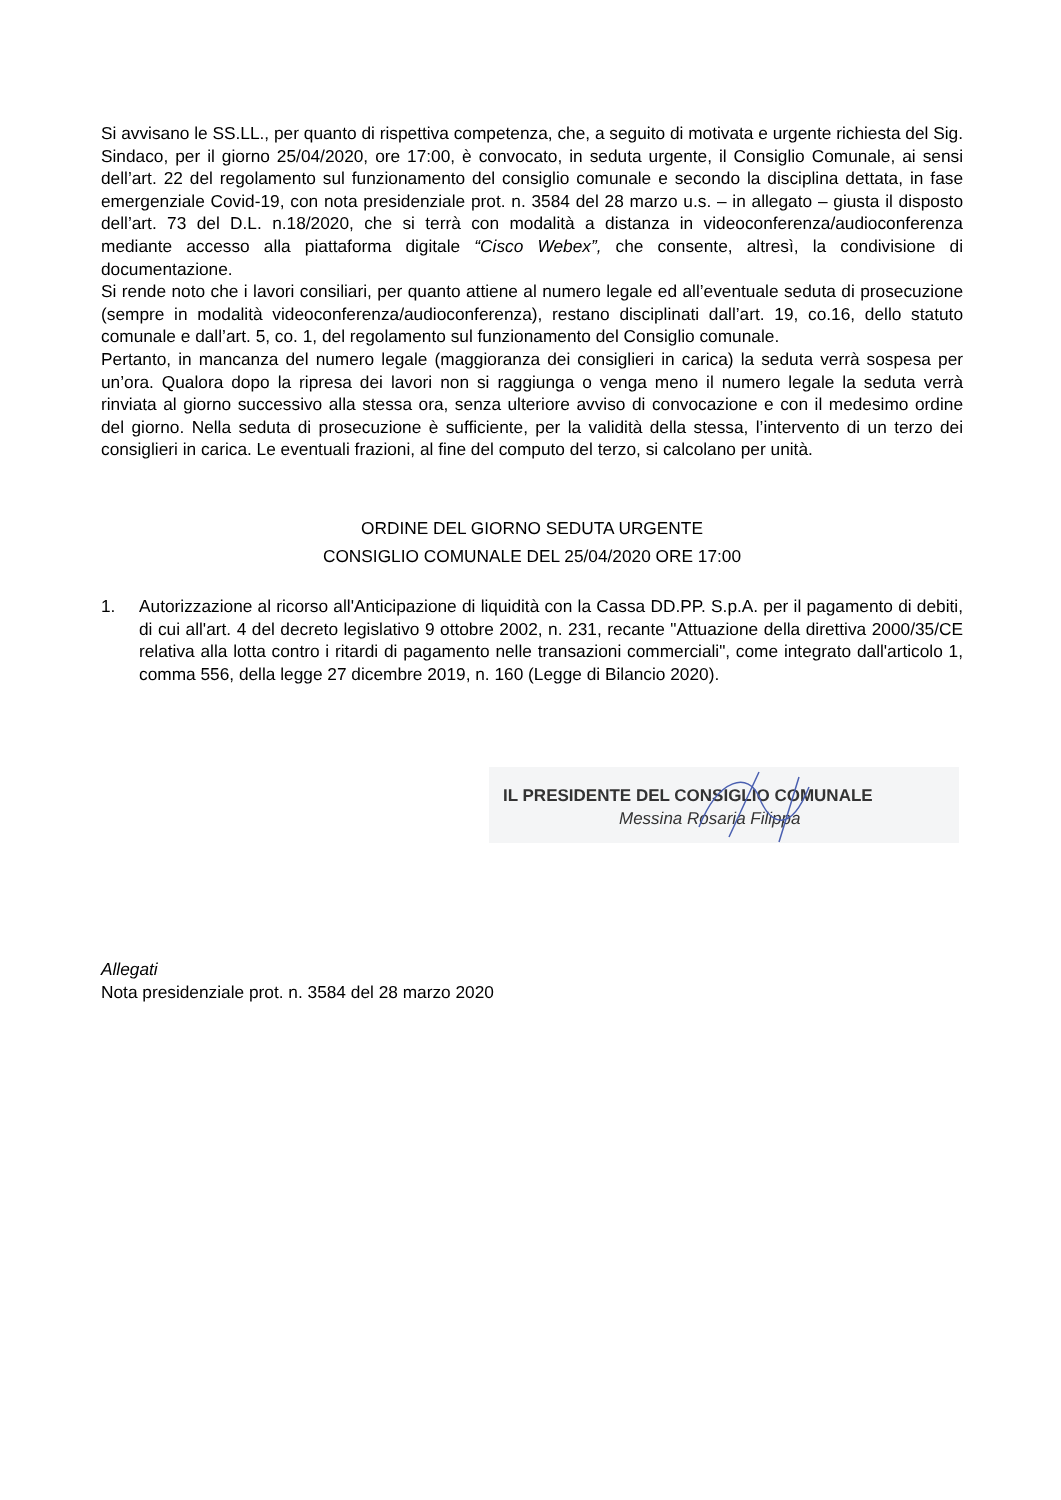Si avvisano le SS.LL., per quanto di rispettiva competenza, che, a seguito di motivata e urgente richiesta del Sig. Sindaco, per il giorno 25/04/2020, ore 17:00, è convocato, in seduta urgente, il Consiglio Comunale, ai sensi dell’art. 22 del regolamento sul funzionamento del consiglio comunale e secondo la disciplina dettata, in fase emergenziale Covid-19, con nota presidenziale prot. n. 3584 del 28 marzo u.s. – in allegato – giusta il disposto dell’art. 73 del D.L. n.18/2020, che si terrà con modalità a distanza in videoconferenza/audioconferenza mediante accesso alla piattaforma digitale “Cisco Webex”, che consente, altresì, la condivisione di documentazione.
Si rende noto che i lavori consiliari, per quanto attiene al numero legale ed all’eventuale seduta di prosecuzione (sempre in modalità videoconferenza/audioconferenza), restano disciplinati dall’art. 19, co.16, dello statuto comunale e dall’art. 5, co. 1, del regolamento sul funzionamento del Consiglio comunale.
Pertanto, in mancanza del numero legale (maggioranza dei consiglieri in carica) la seduta verrà sospesa per un’ora. Qualora dopo la ripresa dei lavori non si raggiunga o venga meno il numero legale la seduta verrà rinviata al giorno successivo alla stessa ora, senza ulteriore avviso di convocazione e con il medesimo ordine del giorno. Nella seduta di prosecuzione è sufficiente, per la validità della stessa, l’intervento di un terzo dei consiglieri in carica. Le eventuali frazioni, al fine del computo del terzo, si calcolano per unità.
ORDINE DEL GIORNO SEDUTA URGENTE
CONSIGLIO COMUNALE DEL 25/04/2020 ORE 17:00
1. Autorizzazione al ricorso all'Anticipazione di liquidità con la Cassa DD.PP. S.p.A. per il pagamento di debiti, di cui all'art. 4 del decreto legislativo 9 ottobre 2002, n. 231, recante "Attuazione della direttiva 2000/35/CE relativa alla lotta contro i ritardi di pagamento nelle transazioni commerciali", come integrato dall'articolo 1, comma 556, della legge 27 dicembre 2019, n. 160 (Legge di Bilancio 2020).
IL PRESIDENTE DEL CONSIGLIO COMUNALE
Messina Rosaria Filippa
Allegati
Nota presidenziale prot. n. 3584 del 28 marzo 2020